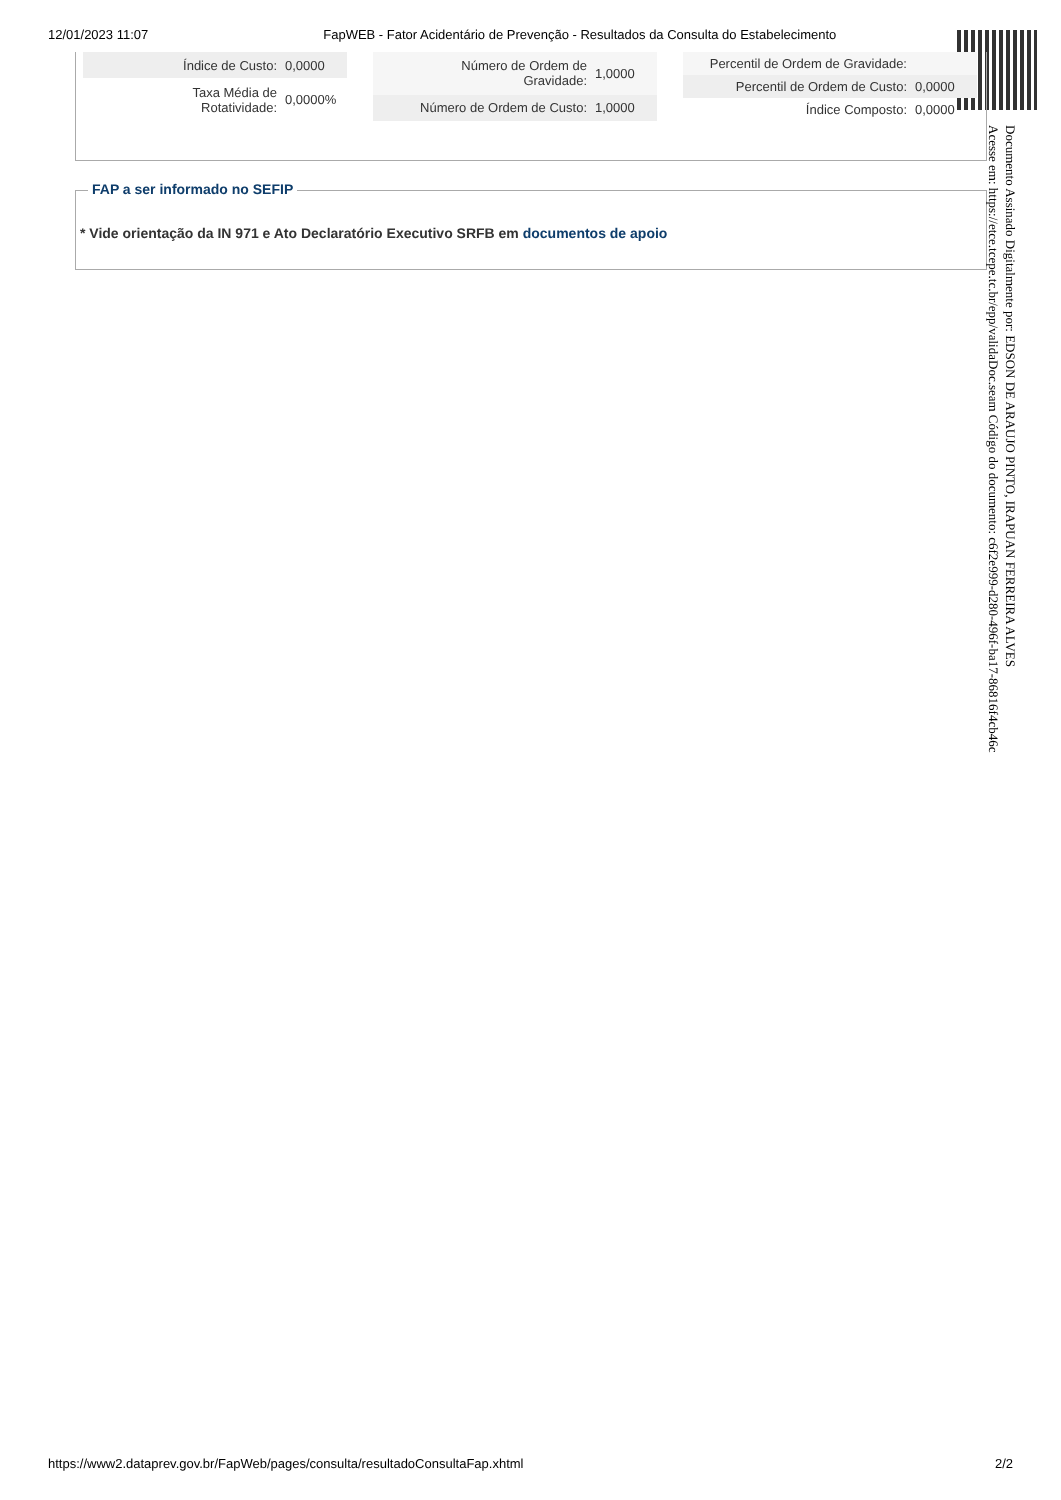12/01/2023 11:07 FapWEB - Fator Acidentário de Prevenção - Resultados da Consulta do Estabelecimento
| Índice de Custo: | 0,0000 |
| Taxa Média de Rotatividade: | 0,0000% |
| Número de Ordem de Gravidade: | 1,0000 |
| Número de Ordem de Custo: | 1,0000 |
| Percentil de Ordem de Gravidade: | |
| Percentil de Ordem de Custo: | 0,0000 |
| Índice Composto: | 0,0000 |
FAP a ser informado no SEFIP
* Vide orientação da IN 971 e Ato Declaratório Executivo SRFB em documentos de apoio
Documento Assinado Digitalmente por: EDSON DE ARAUJO PINTO, IRAPUAN FERREIRA ALVES
Acesse em: https://etce.tcepe.tc.br/epp/validaDoc.seam Código do documento: c6f2e999-d280-496f-ba17-86816f4cb46c
https://www2.dataprev.gov.br/FapWeb/pages/consulta/resultadoConsultaFap.xhtml 2/2